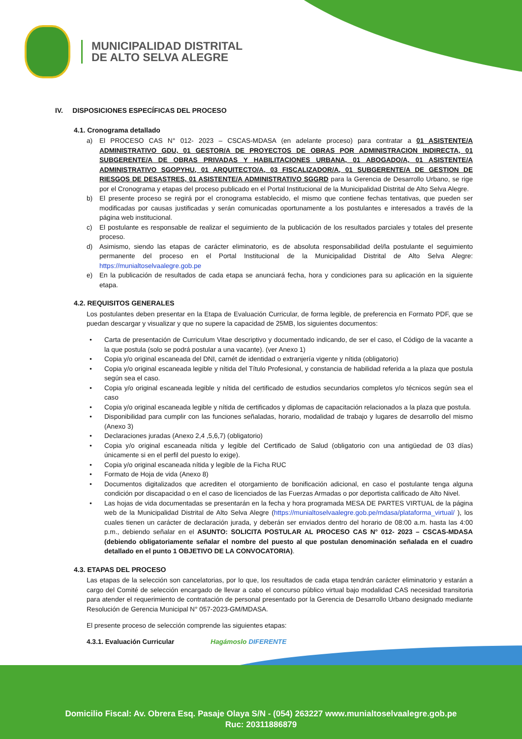MUNICIPALIDAD DISTRITAL
DE ALTO SELVA ALEGRE
IV. DISPOSICIONES ESPECÍFICAS DEL PROCESO
4.1. Cronograma detallado
a) El PROCESO CAS N° 012- 2023 – CSCAS-MDASA (en adelante proceso) para contratar a 01 ASISTENTE/A ADMINISTRATIVO GDU, 01 GESTOR/A DE PROYECTOS DE OBRAS POR ADMINISTRACION INDIRECTA, 01 SUBGERENTE/A DE OBRAS PRIVADAS Y HABILITACIONES URBANA, 01 ABOGADO/A, 01 ASISTENTE/A ADMINISTRATIVO SGOPYHU, 01 ARQUITECTO/A, 03 FISCALIZADOR/A, 01 SUBGERENTE/A DE GESTION DE RIESGOS DE DESASTRES, 01 ASISTENTE/A ADMINISTRATIVO SGGRD para la Gerencia de Desarrollo Urbano, se rige por el Cronograma y etapas del proceso publicado en el Portal Institucional de la Municipalidad Distrital de Alto Selva Alegre.
b) El presente proceso se regirá por el cronograma establecido, el mismo que contiene fechas tentativas, que pueden ser modificadas por causas justificadas y serán comunicadas oportunamente a los postulantes e interesados a través de la página web institucional.
c) El postulante es responsable de realizar el seguimiento de la publicación de los resultados parciales y totales del presente proceso.
d) Asimismo, siendo las etapas de carácter eliminatorio, es de absoluta responsabilidad del/la postulante el seguimiento permanente del proceso en el Portal Institucional de la Municipalidad Distrital de Alto Selva Alegre: https://munialtoselvaalegre.gob.pe
e) En la publicación de resultados de cada etapa se anunciará fecha, hora y condiciones para su aplicación en la siguiente etapa.
4.2. REQUISITOS GENERALES
Los postulantes deben presentar en la Etapa de Evaluación Curricular, de forma legible, de preferencia en Formato PDF, que se puedan descargar y visualizar y que no supere la capacidad de 25MB, los siguientes documentos:
• Carta de presentación de Curriculum Vitae descriptivo y documentado indicando, de ser el caso, el Código de la vacante a la que postula (solo se podrá postular a una vacante). (ver Anexo 1)
• Copia y/o original escaneada del DNI, carnét de identidad o extranjería vigente y nítida (obligatorio)
• Copia y/o original escaneada legible y nítida del Título Profesional, y constancia de habilidad referida a la plaza que postula según sea el caso.
• Copia y/o original escaneada legible y nítida del certificado de estudios secundarios completos y/o técnicos según sea el caso
• Copia y/o original escaneada legible y nítida de certificados y diplomas de capacitación relacionados a la plaza que postula.
• Disponibilidad para cumplir con las funciones señaladas, horario, modalidad de trabajo y lugares de desarrollo del mismo (Anexo 3)
• Declaraciones juradas (Anexo 2,4 ,5,6,7) (obligatorio)
• Copia y/o original escaneada nítida y legible del Certificado de Salud (obligatorio con una antigüedad de 03 días) únicamente si en el perfil del puesto lo exige).
• Copia y/o original escaneada nítida y legible de la Ficha RUC
• Formato de Hoja de vida (Anexo 8)
• Documentos digitalizados que acrediten el otorgamiento de bonificación adicional, en caso el postulante tenga alguna condición por discapacidad o en el caso de licenciados de las Fuerzas Armadas o por deportista calificado de Alto Nivel.
• Las hojas de vida documentadas se presentarán en la fecha y hora programada MESA DE PARTES VIRTUAL de la página web de la Municipalidad Distrital de Alto Selva Alegre (https://munialtoselvaalegre.gob.pe/mdasa/plataforma_virtual/ ), los cuales tienen un carácter de declaración jurada, y deberán ser enviados dentro del horario de 08:00 a.m. hasta las 4:00 p.m., debiendo señalar en el ASUNTO: SOLICITA POSTULAR AL PROCESO CAS N° 012- 2023 – CSCAS-MDASA (debiendo obligatoriamente señalar el nombre del puesto al que postulan denominación señalada en el cuadro detallado en el punto 1 OBJETIVO DE LA CONVOCATORIA).
4.3. ETAPAS DEL PROCESO
Las etapas de la selección son cancelatorias, por lo que, los resultados de cada etapa tendrán carácter eliminatorio y estarán a cargo del Comité de selección encargado de llevar a cabo el concurso público virtual bajo modalidad CAS necesidad transitoria para atender el requerimiento de contratación de personal presentado por la Gerencia de Desarrollo Urbano designado mediante Resolución de Gerencia Municipal N° 057-2023-GM/MDASA.
El presente proceso de selección comprende las siguientes etapas:
4.3.1. Evaluación Curricular Hagámoslo DIFERENTE
Domicilio Fiscal: Av. Obrera Esq. Pasaje Olaya S/N - (054) 263227 www.munialtoselvaalegre.gob.pe
Ruc: 20311886879